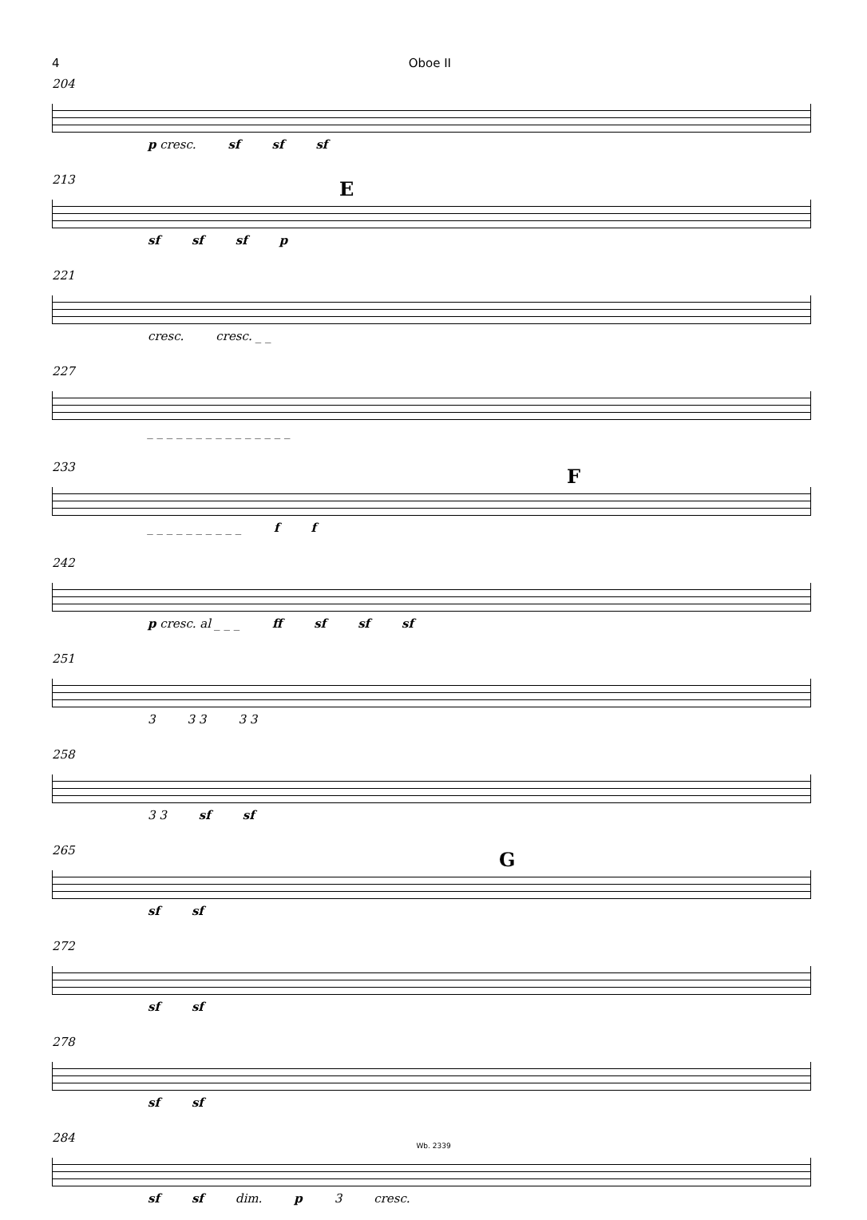4 Oboe II
204
p cresc. sf sf sf
E
213
sf sf sf p
221
cresc. cresc. _ _
227
_ _ _ _ _ _ _ _ _ _ _ _ _ _ _
F
233
_ _ _ _ _ _ _ _ _ _ f f
242
p cresc. al _ _ _ ff sf sf sf
251
3 3 3 3 3
258
3 3 sf sf
G
265
sf sf
272
sf sf
278
sf sf
284
sf sf dim. p 3 cresc.
Wb. 2339